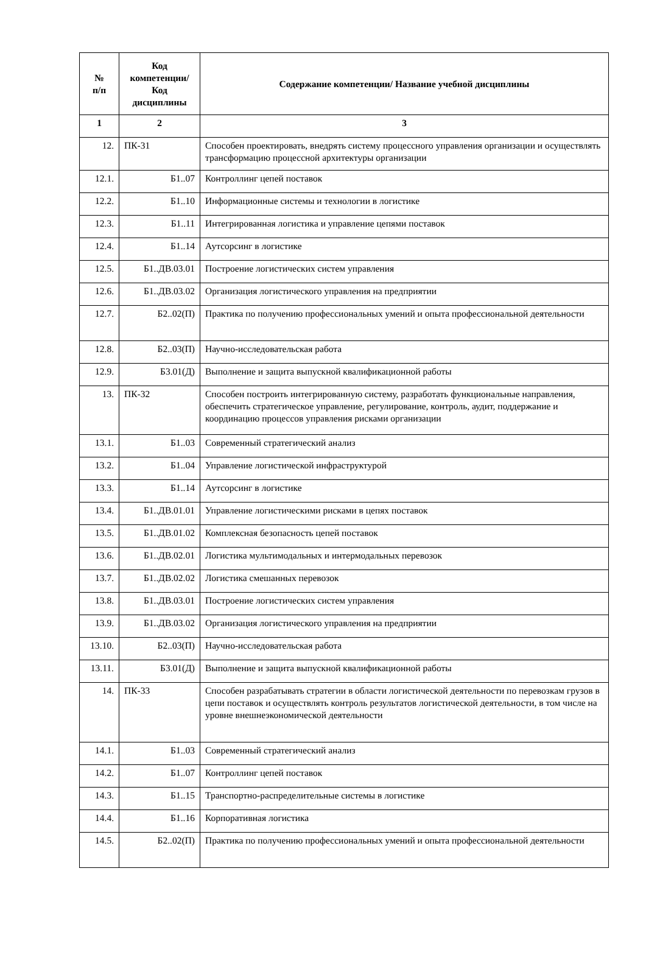| № п/п | Код компетенции/ Код дисциплины | Содержание компетенции/ Название учебной дисциплины |
| --- | --- | --- |
| 1 | 2 | 3 |
| 12. | ПК-31 | Способен проектировать, внедрять систему процессного управления организации и осуществлять трансформацию процессной архитектуры организации |
| 12.1. | Б1..07 | Контроллинг цепей поставок |
| 12.2. | Б1..10 | Информационные системы и технологии в логистике |
| 12.3. | Б1..11 | Интегрированная логистика и управление цепями поставок |
| 12.4. | Б1..14 | Аутсорсинг в логистике |
| 12.5. | Б1..ДВ.03.01 | Построение логистических систем управления |
| 12.6. | Б1..ДВ.03.02 | Организация логистического управления на предприятии |
| 12.7. | Б2..02(П) | Практика по получению профессиональных умений и опыта профессиональной деятельности |
| 12.8. | Б2..03(П) | Научно-исследовательская работа |
| 12.9. | Б3.01(Д) | Выполнение и защита выпускной квалификационной работы |
| 13. | ПК-32 | Способен построить интегрированную систему, разработать функциональные направления, обеспечить стратегическое управление, регулирование, контроль, аудит, поддержание и координацию процессов управления рисками организации |
| 13.1. | Б1..03 | Современный стратегический анализ |
| 13.2. | Б1..04 | Управление логистической инфраструктурой |
| 13.3. | Б1..14 | Аутсорсинг в логистике |
| 13.4. | Б1..ДВ.01.01 | Управление логистическими рисками в цепях поставок |
| 13.5. | Б1..ДВ.01.02 | Комплексная безопасность цепей поставок |
| 13.6. | Б1..ДВ.02.01 | Логистика мультимодальных и интермодальных перевозок |
| 13.7. | Б1..ДВ.02.02 | Логистика смешанных перевозок |
| 13.8. | Б1..ДВ.03.01 | Построение логистических систем управления |
| 13.9. | Б1..ДВ.03.02 | Организация логистического управления на предприятии |
| 13.10. | Б2..03(П) | Научно-исследовательская работа |
| 13.11. | Б3.01(Д) | Выполнение и защита выпускной квалификационной работы |
| 14. | ПК-33 | Способен разрабатывать стратегии в области логистической деятельности по перевозкам грузов в цепи поставок и осуществлять контроль результатов логистической деятельности, в том числе на уровне внешнеэкономической деятельности |
| 14.1. | Б1..03 | Современный стратегический анализ |
| 14.2. | Б1..07 | Контроллинг цепей поставок |
| 14.3. | Б1..15 | Транспортно-распределительные системы в логистике |
| 14.4. | Б1..16 | Корпоративная логистика |
| 14.5. | Б2..02(П) | Практика по получению профессиональных умений и опыта профессиональной деятельности |